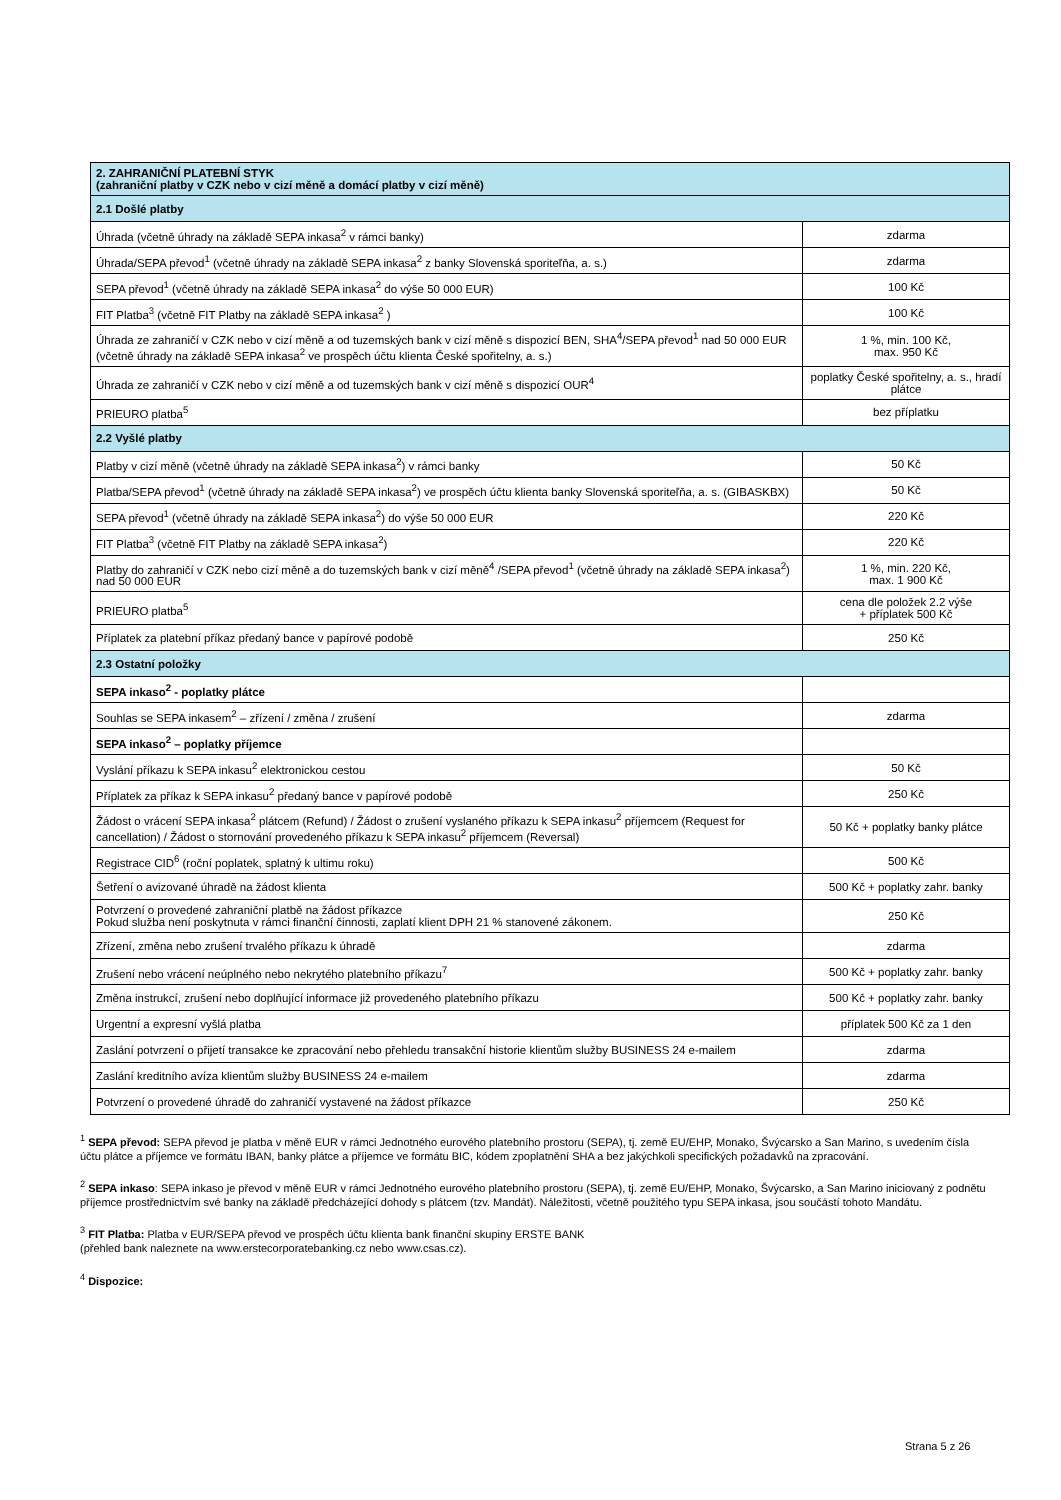| 2. ZAHRANIČNÍ PLATEBNÍ STYK (zahraniční platby v CZK nebo v cizí měně a domácí platby v cizí měně) | |
| --- | --- |
| 2.1 Došlé platby | |
| Úhrada (včetně úhrady na základě SEPA inkasa<sup>2</sup> v rámci banky) | zdarma |
| Úhrada/SEPA převod<sup>1</sup> (včetně úhrady na základě SEPA inkasa<sup>2</sup> z banky Slovenská sporiteľňa, a. s.) | zdarma |
| SEPA převod<sup>1</sup> (včetně úhrady na základě SEPA inkasa<sup>2</sup> do výše 50 000 EUR) | 100 Kč |
| FIT Platba<sup>3</sup> (včetně FIT Platby na základě SEPA inkasa<sup>2</sup> ) | 100 Kč |
| Úhrada ze zahraničí v CZK nebo v cizí měně a od tuzemských bank v cizí měně s dispozicí BEN, SHA<sup>4</sup>/SEPA převod<sup>1</sup> nad 50 000 EUR (včetně úhrady na základě SEPA inkasa<sup>2</sup> ve prospěch účtu klienta České spořitelny, a. s.) | 1 %, min. 100 Kč, max. 950 Kč |
| Úhrada ze zahraničí v CZK nebo v cizí měně a od tuzemských bank v cizí měně s dispozicí OUR<sup>4</sup> | poplatky České spořitelny, a. s., hradí plátce |
| PRIEURO platba<sup>5</sup> | bez příplatku |
| 2.2 Vyšlé platby | |
| Platby v cizí měně (včetně úhrady na základě SEPA inkasa<sup>2</sup>) v rámci banky | 50 Kč |
| Platba/SEPA převod<sup>1</sup> (včetně úhrady na základě SEPA inkasa<sup>2</sup>) ve prospěch účtu klienta banky Slovenská sporiteľňa, a. s. (GIBASKBX) | 50 Kč |
| SEPA převod<sup>1</sup> (včetně úhrady na základě SEPA inkasa<sup>2</sup>) do výše 50 000 EUR | 220 Kč |
| FIT Platba<sup>3</sup> (včetně FIT Platby na základě SEPA inkasa<sup>2</sup>) | 220 Kč |
| Platby do zahraničí v CZK nebo cizí měně a do tuzemských bank v cizí měně<sup>4</sup> /SEPA převod<sup>1</sup> (včetně úhrady na základě SEPA inkasa<sup>2</sup>) nad 50 000 EUR | 1 %, min. 220 Kč, max. 1 900 Kč |
| PRIEURO platba<sup>5</sup> | cena dle položek 2.2 výše + příplatek 500 Kč |
| Příplatek za platební příkaz předaný bance v papírové podobě | 250 Kč |
| 2.3 Ostatní položky | |
| SEPA inkaso<sup>2</sup> - poplatky plátce | |
| Souhlas se SEPA inkasem<sup>2</sup> – zřízení / změna / zrušení | zdarma |
| SEPA inkaso<sup>2</sup> – poplatky příjemce | |
| Vyslání příkazu k SEPA inkasu<sup>2</sup> elektronickou cestou | 50 Kč |
| Příplatek za příkaz k SEPA inkasu<sup>2</sup> předaný bance v papírové podobě | 250 Kč |
| Žádost o vrácení SEPA inkasa<sup>2</sup> plátcem (Refund) / Žádost o zrušení vyslaného příkazu k SEPA inkasu<sup>2</sup> příjemcem (Request for cancellation) / Žádost o stornování provedeného příkazu k SEPA inkasu<sup>2</sup> příjemcem (Reversal) | 50 Kč + poplatky banky plátce |
| Registrace CID<sup>6</sup> (roční poplatek, splatný k ultimu roku) | 500 Kč |
| Šetření o avizované úhradě na žádost klienta | 500 Kč + poplatky zahr. banky |
| Potvrzení o provedené zahraniční platbě na žádost příkazce Pokud služba není poskytnuta v rámci finanční činnosti, zaplatí klient DPH 21 % stanovené zákonem. | 250 Kč |
| Zřízení, změna nebo zrušení trvalého příkazu k úhradě | zdarma |
| Zrušení nebo vrácení neúplného nebo nekrytého platebního příkazu<sup>7</sup> | 500 Kč + poplatky zahr. banky |
| Změna instrukcí, zrušení nebo doplňující informace již provedeného platebního příkazu | 500 Kč + poplatky zahr. banky |
| Urgentní a expresní vyšlá platba | příplatek 500 Kč za 1 den |
| Zaslání potvrzení o přijetí transakce ke zpracování nebo přehledu transakční historie klientům služby BUSINESS 24 e-mailem | zdarma |
| Zaslání kreditního avíza klientům služby BUSINESS 24 e-mailem | zdarma |
| Potvrzení o provedené úhradě do zahraničí vystavené na žádost příkazce | 250 Kč |
<sup>1</sup> SEPA převod: SEPA převod je platba v měně EUR v rámci Jednotného eurového platebního prostoru (SEPA), tj. země EU/EHP, Monako, Švýcarsko a San Marino, s uvedením čísla účtu plátce a příjemce ve formátu IBAN, banky plátce a příjemce ve formátu BIC, kódem zpoplatnění SHA a bez jakýchkoli specifických požadavků na zpracování.
<sup>2</sup> SEPA inkaso: SEPA inkaso je převod v měně EUR v rámci Jednotného eurového platebního prostoru (SEPA), tj. země EU/EHP, Monako, Švýcarsko, a San Marino iniciovaný z podnětu příjemce prostřednictvím své banky na základě předcházející dohody s plátcem (tzv. Mandát). Náležitosti, včetně použitého typu SEPA inkasa, jsou součástí tohoto Mandátu.
<sup>3</sup> FIT Platba: Platba v EUR/SEPA převod ve prospěch účtu klienta bank finanční skupiny ERSTE BANK
(přehled bank naleznete na www.erstecorporatebanking.cz nebo www.csas.cz).
<sup>4</sup> Dispozice:
Strana 5 z 26